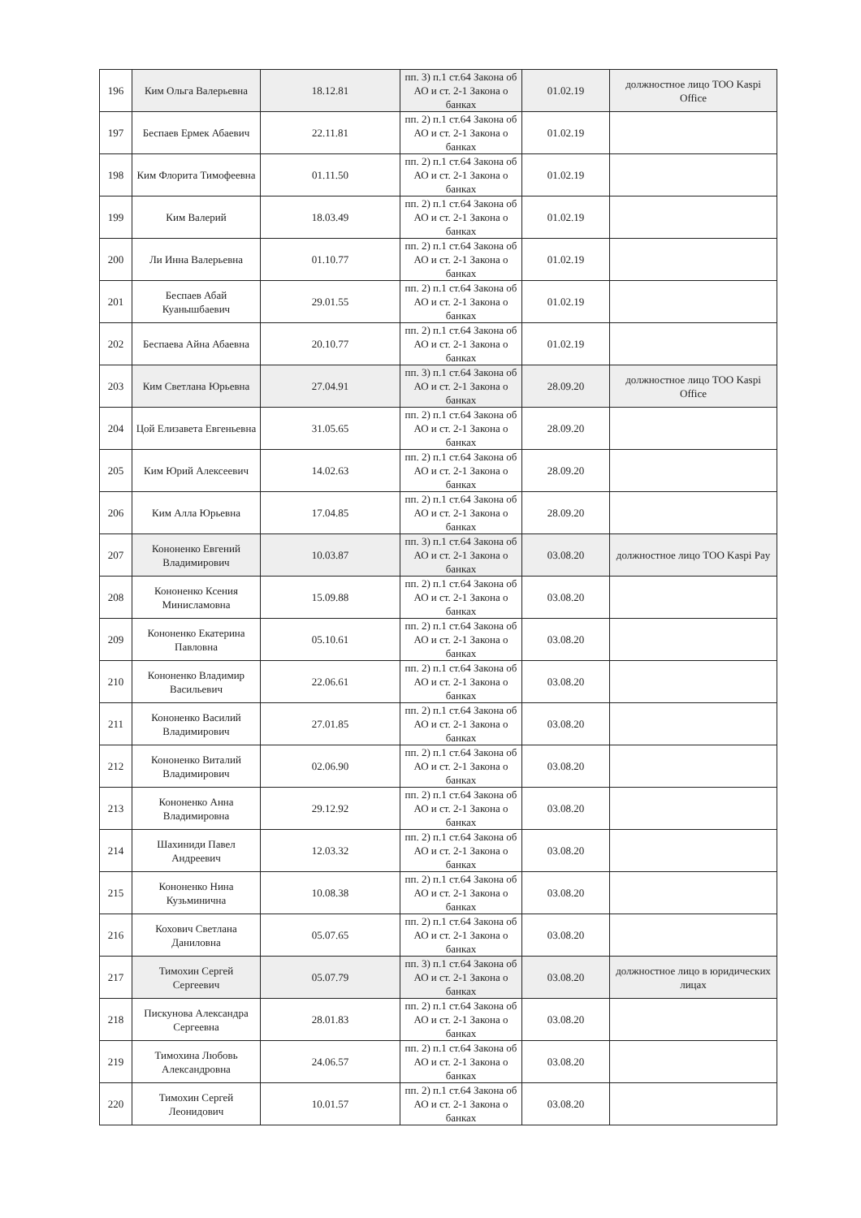| 196 | Ким Ольга Валерьевна | 18.12.81 | пп. 3) п.1 ст.64 Закона об АО и ст. 2-1 Закона о банках | 01.02.19 | должностное лицо ТОО Kaspi Office |
| 197 | Беспаев Ермек Абаевич | 22.11.81 | пп. 2) п.1 ст.64 Закона об АО и ст. 2-1 Закона о банках | 01.02.19 | |
| 198 | Ким Флорита Тимофеевна | 01.11.50 | пп. 2) п.1 ст.64 Закона об АО и ст. 2-1 Закона о банках | 01.02.19 | |
| 199 | Ким Валерий | 18.03.49 | пп. 2) п.1 ст.64 Закона об АО и ст. 2-1 Закона о банках | 01.02.19 | |
| 200 | Ли Инна Валерьевна | 01.10.77 | пп. 2) п.1 ст.64 Закона об АО и ст. 2-1 Закона о банках | 01.02.19 | |
| 201 | Беспаев Абай Куанышбаевич | 29.01.55 | пп. 2) п.1 ст.64 Закона об АО и ст. 2-1 Закона о банках | 01.02.19 | |
| 202 | Беспаева Айна Абаевна | 20.10.77 | пп. 2) п.1 ст.64 Закона об АО и ст. 2-1 Закона о банках | 01.02.19 | |
| 203 | Ким Светлана Юрьевна | 27.04.91 | пп. 3) п.1 ст.64 Закона об АО и ст. 2-1 Закона о банках | 28.09.20 | должностное лицо ТОО Kaspi Office |
| 204 | Цой Елизавета Евгеньевна | 31.05.65 | пп. 2) п.1 ст.64 Закона об АО и ст. 2-1 Закона о банках | 28.09.20 | |
| 205 | Ким Юрий Алексеевич | 14.02.63 | пп. 2) п.1 ст.64 Закона об АО и ст. 2-1 Закона о банках | 28.09.20 | |
| 206 | Ким Алла Юрьевна | 17.04.85 | пп. 2) п.1 ст.64 Закона об АО и ст. 2-1 Закона о банках | 28.09.20 | |
| 207 | Кононенко Евгений Владимирович | 10.03.87 | пп. 3) п.1 ст.64 Закона об АО и ст. 2-1 Закона о банках | 03.08.20 | должностное лицо ТОО Kaspi Pay |
| 208 | Кононенко Ксения Минисламовна | 15.09.88 | пп. 2) п.1 ст.64 Закона об АО и ст. 2-1 Закона о банках | 03.08.20 | |
| 209 | Кононенко Екатерина Павловна | 05.10.61 | пп. 2) п.1 ст.64 Закона об АО и ст. 2-1 Закона о банках | 03.08.20 | |
| 210 | Кононенко Владимир Васильевич | 22.06.61 | пп. 2) п.1 ст.64 Закона об АО и ст. 2-1 Закона о банках | 03.08.20 | |
| 211 | Кононенко Василий Владимирович | 27.01.85 | пп. 2) п.1 ст.64 Закона об АО и ст. 2-1 Закона о банках | 03.08.20 | |
| 212 | Кононенко Виталий Владимирович | 02.06.90 | пп. 2) п.1 ст.64 Закона об АО и ст. 2-1 Закона о банках | 03.08.20 | |
| 213 | Кононенко Анна Владимировна | 29.12.92 | пп. 2) п.1 ст.64 Закона об АО и ст. 2-1 Закона о банках | 03.08.20 | |
| 214 | Шахиниди Павел Андреевич | 12.03.32 | пп. 2) п.1 ст.64 Закона об АО и ст. 2-1 Закона о банках | 03.08.20 | |
| 215 | Кононенко Нина Кузьминична | 10.08.38 | пп. 2) п.1 ст.64 Закона об АО и ст. 2-1 Закона о банках | 03.08.20 | |
| 216 | Кохович Светлана Даниловна | 05.07.65 | пп. 2) п.1 ст.64 Закона об АО и ст. 2-1 Закона о банках | 03.08.20 | |
| 217 | Тимохин Сергей Сергеевич | 05.07.79 | пп. 3) п.1 ст.64 Закона об АО и ст. 2-1 Закона о банках | 03.08.20 | должностное лицо в юридических лицах |
| 218 | Пискунова Александра Сергеевна | 28.01.83 | пп. 2) п.1 ст.64 Закона об АО и ст. 2-1 Закона о банках | 03.08.20 | |
| 219 | Тимохина Любовь Александровна | 24.06.57 | пп. 2) п.1 ст.64 Закона об АО и ст. 2-1 Закона о банках | 03.08.20 | |
| 220 | Тимохин Сергей Леонидович | 10.01.57 | пп. 2) п.1 ст.64 Закона об АО и ст. 2-1 Закона о банках | 03.08.20 | |